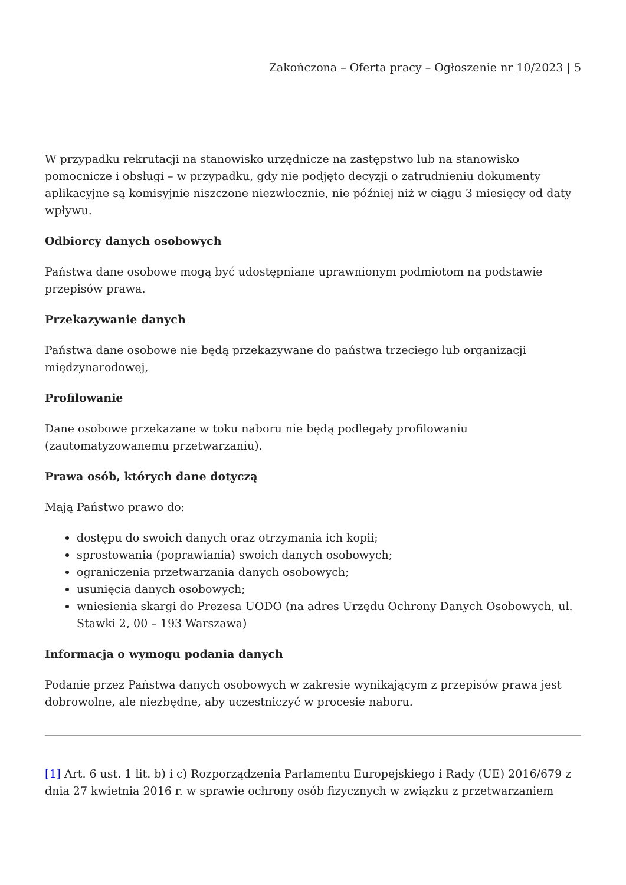Zakończona – Oferta pracy – Ogłoszenie nr 10/2023 | 5
W przypadku rekrutacji na stanowisko urzędnicze na zastępstwo lub na stanowisko pomocnicze i obsługi – w przypadku, gdy nie podjęto decyzji o zatrudnieniu dokumenty aplikacyjne są komisyjnie niszczone niezwłocznie, nie później niż w ciągu 3 miesięcy od daty wpływu.
Odbiorcy danych osobowych
Państwa dane osobowe mogą być udostępniane uprawnionym podmiotom na podstawie przepisów prawa.
Przekazywanie danych
Państwa dane osobowe nie będą przekazywane do państwa trzeciego lub organizacji międzynarodowej,
Profilowanie
Dane osobowe przekazane w toku naboru nie będą podlegały profilowaniu (zautomatyzowanemu przetwarzaniu).
Prawa osób, których dane dotyczą
Mają Państwo prawo do:
dostępu do swoich danych oraz otrzymania ich kopii;
sprostowania (poprawiania) swoich danych osobowych;
ograniczenia przetwarzania danych osobowych;
usunięcia danych osobowych;
wniesienia skargi do Prezesa UODO (na adres Urzędu Ochrony Danych Osobowych, ul. Stawki 2, 00 – 193 Warszawa)
Informacja o wymogu podania danych
Podanie przez Państwa danych osobowych w zakresie wynikającym z przepisów prawa jest dobrowolne, ale niezbędne, aby uczestniczyć w procesie naboru.
[1] Art. 6 ust. 1 lit. b) i c) Rozporządzenia Parlamentu Europejskiego i Rady (UE) 2016/679 z dnia 27 kwietnia 2016 r. w sprawie ochrony osób fizycznych w związku z przetwarzaniem